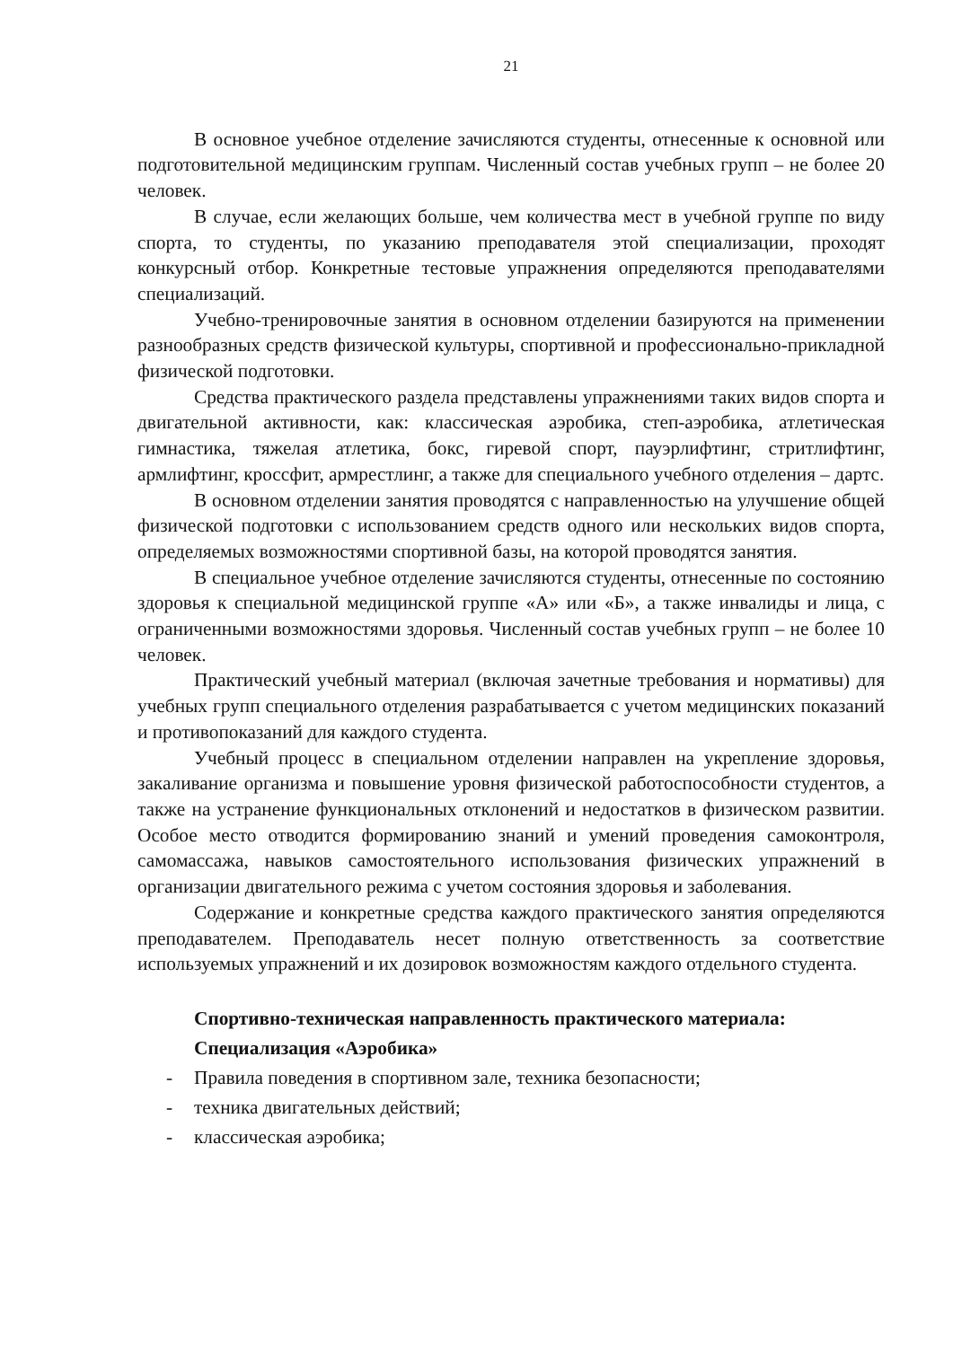21
В основное учебное отделение зачисляются студенты, отнесенные к основной или подготовительной медицинским группам. Численный состав учебных групп – не более 20 человек.
В случае, если желающих больше, чем количества мест в учебной группе по виду спорта, то студенты, по указанию преподавателя этой специализации, проходят конкурсный отбор. Конкретные тестовые упражнения определяются преподавателями специализаций.
Учебно-тренировочные занятия в основном отделении базируются на применении разнообразных средств физической культуры, спортивной и профессионально-прикладной физической подготовки.
Средства практического раздела представлены упражнениями таких видов спорта и двигательной активности, как: классическая аэробика, степ-аэробика, атлетическая гимнастика, тяжелая атлетика, бокс, гиревой спорт, пауэрлифтинг, стритлифтинг, армлифтинг, кроссфит, армрестлинг, а также для специального учебного отделения – дартс.
В основном отделении занятия проводятся с направленностью на улучшение общей физической подготовки с использованием средств одного или нескольких видов спорта, определяемых возможностями спортивной базы, на которой проводятся занятия.
В специальное учебное отделение зачисляются студенты, отнесенные по состоянию здоровья к специальной медицинской группе «А» или «Б», а также инвалиды и лица, с ограниченными возможностями здоровья. Численный состав учебных групп – не более 10 человек.
Практический учебный материал (включая зачетные требования и нормативы) для учебных групп специального отделения разрабатывается с учетом медицинских показаний и противопоказаний для каждого студента.
Учебный процесс в специальном отделении направлен на укрепление здоровья, закаливание организма и повышение уровня физической работоспособности студентов, а также на устранение функциональных отклонений и недостатков в физическом развитии. Особое место отводится формированию знаний и умений проведения самоконтроля, самомассажа, навыков самостоятельного использования физических упражнений в организации двигательного режима с учетом состояния здоровья и заболевания.
Содержание и конкретные средства каждого практического занятия определяются преподавателем. Преподаватель несет полную ответственность за соответствие используемых упражнений и их дозировок возможностям каждого отдельного студента.
Спортивно-техническая направленность практического материала:
Специализация «Аэробика»
- Правила поведения в спортивном зале, техника безопасности;
- техника двигательных действий;
- классическая аэробика;